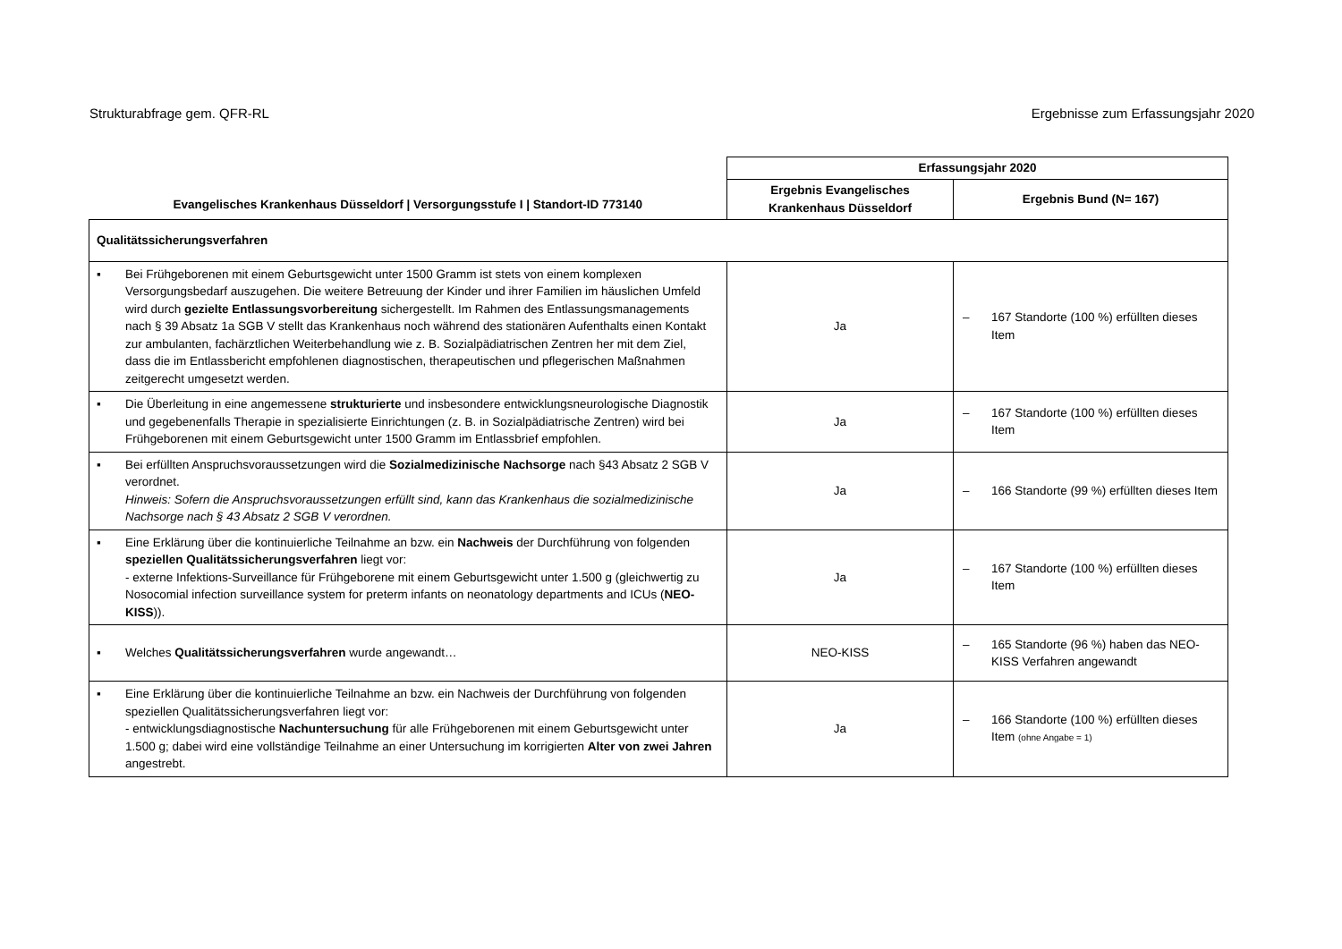Strukturabfrage gem. QFR-RL Ergebnisse zum Erfassungsjahr 2020
| Evangelisches Krankenhaus Düsseldorf / Versorgungsstufe I / Standort-ID 773140 | Erfassungsjahr 2020 | |
| --- | --- | --- |
| | Ergebnis Evangelisches Krankenhaus Düsseldorf | Ergebnis Bund (N= 167) |
| Qualitätssicherungsverfahren | | |
| ▪ Bei Frühgeborenen mit einem Geburtsgewicht unter 1500 Gramm ist stets von einem komplexen Versorgungsbedarf auszugehen. Die weitere Betreuung der Kinder und ihrer Familien im häuslichen Umfeld wird durch gezielte Entlassungsvorbereitung sichergestellt. Im Rahmen des Entlassungsmanagements nach § 39 Absatz 1a SGB V stellt das Krankenhaus noch während des stationären Aufenthalts einen Kontakt zur ambulanten, fachärztlichen Weiterbehandlung wie z. B. Sozialpädiatrischen Zentren her mit dem Ziel, dass die im Entlassbericht empfohlenen diagnostischen, therapeutischen und pflegerischen Maßnahmen zeitgerecht umgesetzt werden. | Ja | – 167 Standorte (100 %) erfüllten dieses Item |
| ▪ Die Überleitung in eine angemessene strukturierte und insbesondere entwicklungsneurologische Diagnostik und gegebenenfalls Therapie in spezialisierte Einrichtungen (z. B. in Sozialpädiatrische Zentren) wird bei Frühgeborenen mit einem Geburtsgewicht unter 1500 Gramm im Entlassbrief empfohlen. | Ja | – 167 Standorte (100 %) erfüllten dieses Item |
| ▪ Bei erfüllten Anspruchsvoraussetzungen wird die Sozialmedizinische Nachsorge nach §43 Absatz 2 SGB V verordnet. Hinweis: Sofern die Anspruchsvoraussetzungen erfüllt sind, kann das Krankenhaus die sozialmedizinische Nachsorge nach § 43 Absatz 2 SGB V verordnen. | Ja | – 166 Standorte (99 %) erfüllten dieses Item |
| ▪ Eine Erklärung über die kontinuierliche Teilnahme an bzw. ein Nachweis der Durchführung von folgenden speziellen Qualitätssicherungsverfahren liegt vor: - externe Infektions-Surveillance für Frühgeborene mit einem Geburtsgewicht unter 1.500 g (gleichwertig zu Nosocomial infection surveillance system for preterm infants on neonatology departments and ICUs ( NEO-KISS )). | Ja | – 167 Standorte (100 %) erfüllten dieses Item |
| ▪ Welches Qualitätssicherungsverfahren wurde angewandt… | NEO-KISS | – 165 Standorte (96 %) haben das NEO-KISS Verfahren angewandt |
| ▪ Eine Erklärung über die kontinuierliche Teilnahme an bzw. ein Nachweis der Durchführung von folgenden speziellen Qualitätssicherungsverfahren liegt vor: - entwicklungsdiagnostische Nachuntersuchung für alle Frühgeborenen mit einem Geburtsgewicht unter 1.500 g; dabei wird eine vollständige Teilnahme an einer Untersuchung im korrigierten Alter von zwei Jahren angestrebt. | Ja | – 166 Standorte (100 %) erfüllten dieses Item (ohne Angabe = 1) |